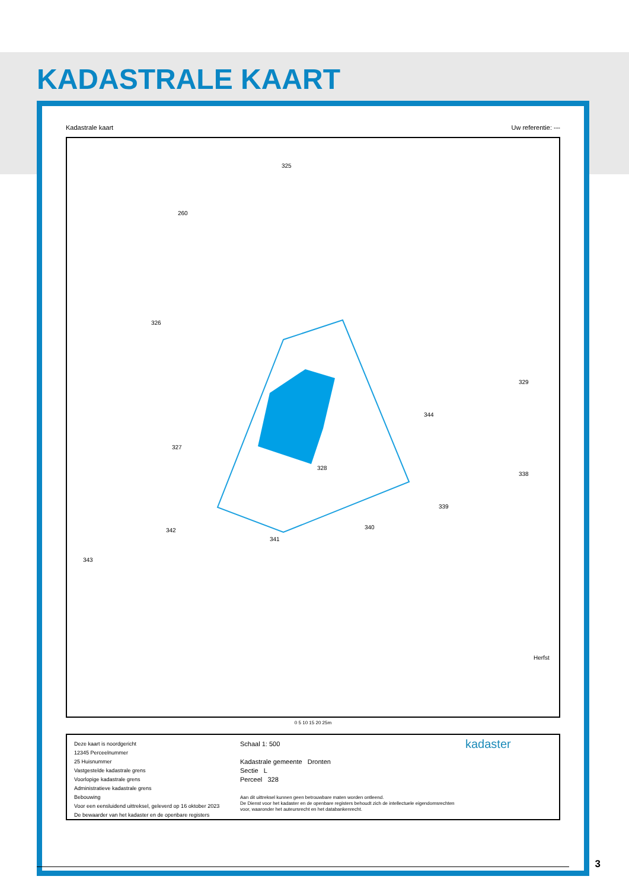KADASTRALE KAART
Kadastrale kaart Uw referentie: ---
328
325
260
326
327
344
329
338
339
340
341
342
343
Herfst
0 5 10 15 20 25m
Deze kaart is noordgericht
12345 Perceelnummer
25 Huisnummer
Vastgestelde kadastrale grens
Voorlopige kadastrale grens
Administratieve kadastrale grens
Bebouwing
Voor een eensluidend uittreksel, geleverd op 16 oktober 2023
De bewaarder van het kadaster en de openbare registers
Schaal 1: 500
Kadastrale gemeente Dronten
Sectie L
Perceel 328
Aan dit uittreksel kunnen geen betrouwbare maten worden ontleend.
De Dienst voor het kadaster en de openbare registers behoudt zich de intellectuele eigendomsrechten voor, waaronder het auteursrecht en het databankenrecht.
kadaster
3